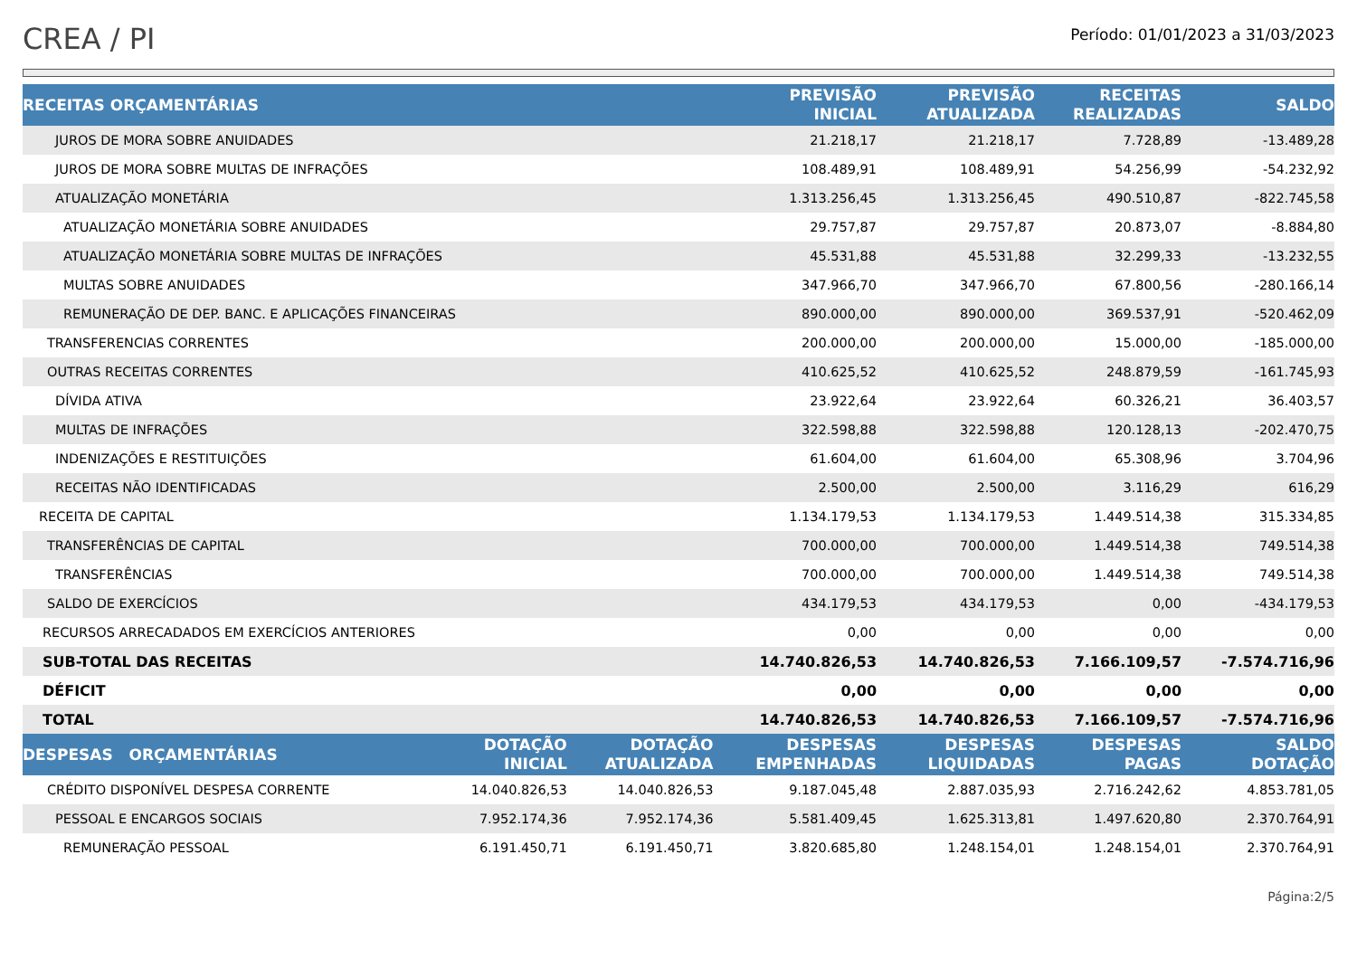CREA / PI
Período: 01/01/2023 a 31/03/2023
| RECEITAS ORÇAMENTÁRIAS | | | PREVISÃO INICIAL | PREVISÃO ATUALIZADA | RECEITAS REALIZADAS | SALDO |
| --- | --- | --- | --- | --- | --- | --- |
| JUROS DE MORA SOBRE ANUIDADES | | | 21.218,17 | 21.218,17 | 7.728,89 | -13.489,28 |
| JUROS DE MORA SOBRE MULTAS DE INFRAÇÕES | | | 108.489,91 | 108.489,91 | 54.256,99 | -54.232,92 |
| ATUALIZAÇÃO MONETÁRIA | | | 1.313.256,45 | 1.313.256,45 | 490.510,87 | -822.745,58 |
| ATUALIZAÇÃO MONETÁRIA SOBRE ANUIDADES | | | 29.757,87 | 29.757,87 | 20.873,07 | -8.884,80 |
| ATUALIZAÇÃO MONETÁRIA SOBRE MULTAS DE INFRAÇÕES | | | 45.531,88 | 45.531,88 | 32.299,33 | -13.232,55 |
| MULTAS SOBRE ANUIDADES | | | 347.966,70 | 347.966,70 | 67.800,56 | -280.166,14 |
| REMUNERAÇÃO DE DEP. BANC. E APLICAÇÕES FINANCEIRAS | | | 890.000,00 | 890.000,00 | 369.537,91 | -520.462,09 |
| TRANSFERENCIAS CORRENTES | | | 200.000,00 | 200.000,00 | 15.000,00 | -185.000,00 |
| OUTRAS RECEITAS CORRENTES | | | 410.625,52 | 410.625,52 | 248.879,59 | -161.745,93 |
| DÍVIDA ATIVA | | | 23.922,64 | 23.922,64 | 60.326,21 | 36.403,57 |
| MULTAS DE INFRAÇÕES | | | 322.598,88 | 322.598,88 | 120.128,13 | -202.470,75 |
| INDENIZAÇÕES E RESTITUIÇÕES | | | 61.604,00 | 61.604,00 | 65.308,96 | 3.704,96 |
| RECEITAS NÃO IDENTIFICADAS | | | 2.500,00 | 2.500,00 | 3.116,29 | 616,29 |
| RECEITA DE CAPITAL | | | 1.134.179,53 | 1.134.179,53 | 1.449.514,38 | 315.334,85 |
| TRANSFERÊNCIAS DE CAPITAL | | | 700.000,00 | 700.000,00 | 1.449.514,38 | 749.514,38 |
| TRANSFERÊNCIAS | | | 700.000,00 | 700.000,00 | 1.449.514,38 | 749.514,38 |
| SALDO DE EXERCÍCIOS | | | 434.179,53 | 434.179,53 | 0,00 | -434.179,53 |
| RECURSOS ARRECADADOS EM EXERCÍCIOS ANTERIORES | | | 0,00 | 0,00 | 0,00 | 0,00 |
| SUB-TOTAL DAS RECEITAS | | | 14.740.826,53 | 14.740.826,53 | 7.166.109,57 | -7.574.716,96 |
| DÉFICIT | | | 0,00 | 0,00 | 0,00 | 0,00 |
| TOTAL | | | 14.740.826,53 | 14.740.826,53 | 7.166.109,57 | -7.574.716,96 |
| DESPESAS ORÇAMENTÁRIAS | DOTAÇÃO INICIAL | DOTAÇÃO ATUALIZADA | DESPESAS EMPENHADAS | DESPESAS LIQUIDADAS | DESPESAS PAGAS | SALDO DOTAÇÃO |
| CRÉDITO DISPONÍVEL DESPESA CORRENTE | 14.040.826,53 | 14.040.826,53 | 9.187.045,48 | 2.887.035,93 | 2.716.242,62 | 4.853.781,05 |
| PESSOAL E ENCARGOS SOCIAIS | 7.952.174,36 | 7.952.174,36 | 5.581.409,45 | 1.625.313,81 | 1.497.620,80 | 2.370.764,91 |
| REMUNERAÇÃO PESSOAL | 6.191.450,71 | 6.191.450,71 | 3.820.685,80 | 1.248.154,01 | 1.248.154,01 | 2.370.764,91 |
Página:2/5